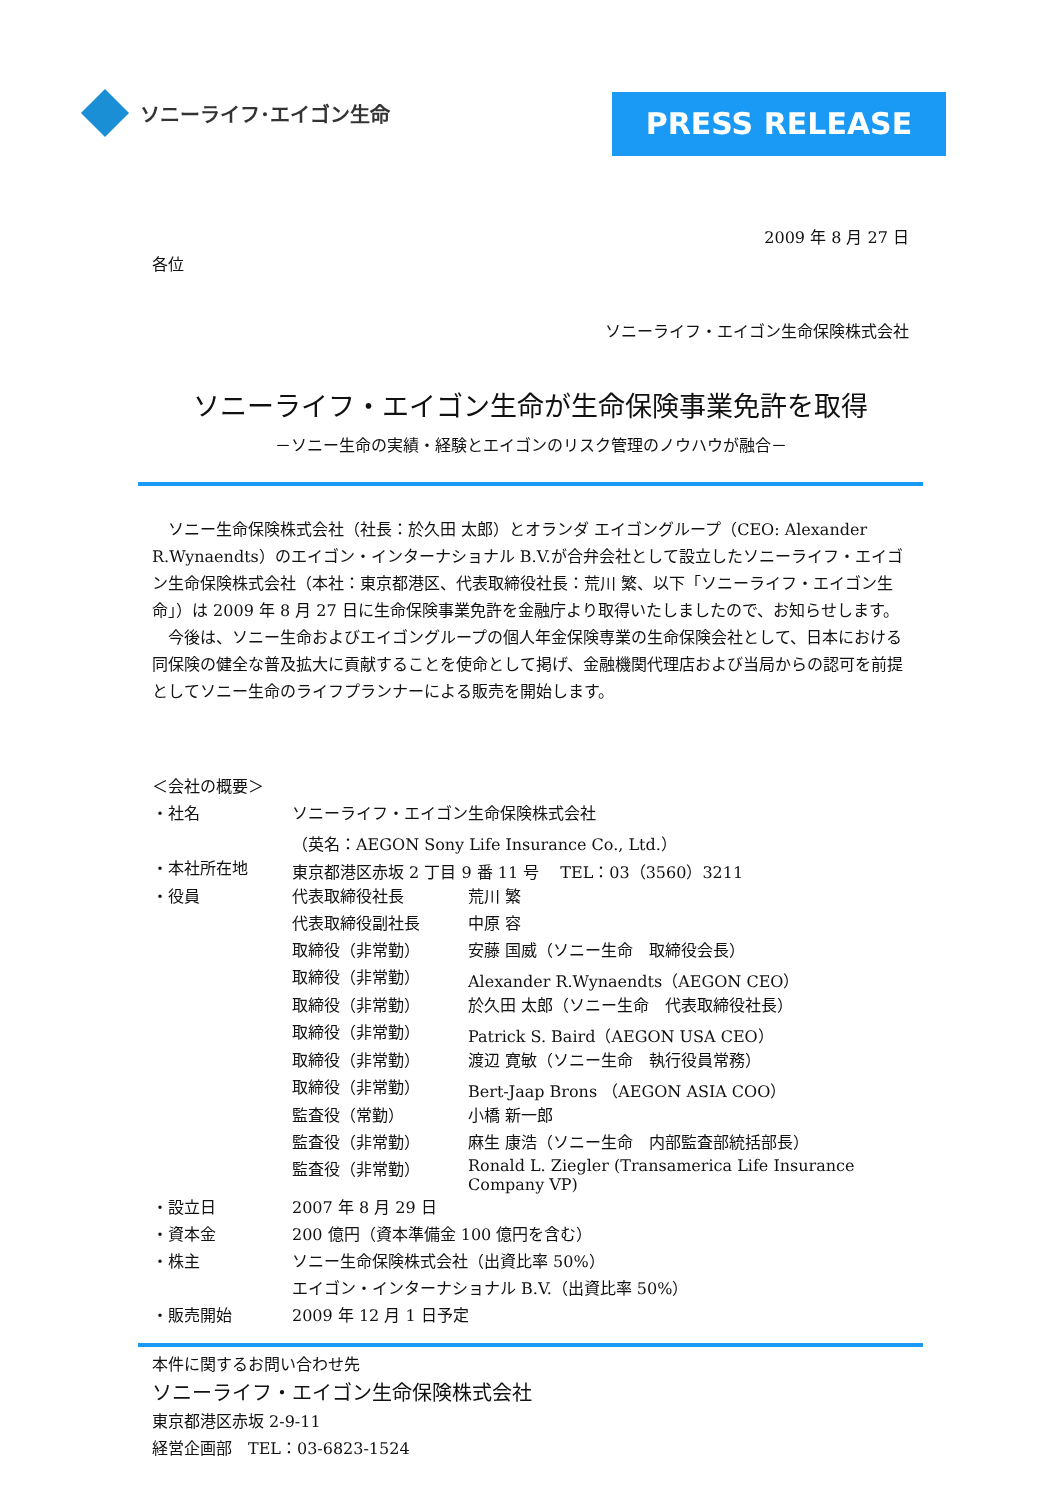ソニーライフ･エイゴン生命
PRESS RELEASE
2009 年 8 月 27 日
各位
ソニーライフ・エイゴン生命保険株式会社
ソニーライフ・エイゴン生命が生命保険事業免許を取得
－ソニー生命の実績・経験とエイゴンのリスク管理のノウハウが融合－
　ソニー生命保険株式会社（社長：於久田 太郎）とオランダ エイゴングループ（CEO: Alexander R.Wynaendts）のエイゴン・インターナショナル B.V.が合弁会社として設立したソニーライフ・エイゴン生命保険株式会社（本社：東京都港区、代表取締役社長：荒川 繁、以下「ソニーライフ・エイゴン生命」）は 2009 年 8 月 27 日に生命保険事業免許を金融庁より取得いたしましたので、お知らせします。
　今後は、ソニー生命およびエイゴングループの個人年金保険専業の生命保険会社として、日本における同保険の健全な普及拡大に貢献することを使命として掲げ、金融機関代理店および当局からの認可を前提としてソニー生命のライフプランナーによる販売を開始します。
＜会社の概要＞
| ・社名 | ソニーライフ・エイゴン生命保険株式会社 | |
| | （英名：AEGON Sony Life Insurance Co., Ltd.） | |
| ・本社所在地 | 東京都港区赤坂 2 丁目 9 番 11 号 TEL：03（3560）3211 | |
| ・役員 | 代表取締役社長 | 荒川 繁 |
| | 代表取締役副社長 | 中原 容 |
| | 取締役（非常勤） | 安藤 国威（ソニー生命 取締役会長） |
| | 取締役（非常勤） | Alexander R.Wynaendts（AEGON CEO） |
| | 取締役（非常勤） | 於久田 太郎（ソニー生命 代表取締役社長） |
| | 取締役（非常勤） | Patrick S. Baird（AEGON USA CEO） |
| | 取締役（非常勤） | 渡辺 寛敏（ソニー生命 執行役員常務） |
| | 取締役（非常勤） | Bert-Jaap Brons （AEGON ASIA COO） |
| | 監査役（常勤） | 小橋 新一郎 |
| | 監査役（非常勤） | 麻生 康浩（ソニー生命 内部監査部統括部長） |
| | 監査役（非常勤） | Ronald L. Ziegler (Transamerica Life Insurance Company VP) |
| ・設立日 | 2007 年 8 月 29 日 | |
| ・資本金 | 200 億円（資本準備金 100 億円を含む） | |
| ・株主 | ソニー生命保険株式会社（出資比率 50%） | |
| | エイゴン・インターナショナル B.V.（出資比率 50%） | |
| ・販売開始 | 2009 年 12 月 1 日予定 | |
本件に関するお問い合わせ先
ソニーライフ・エイゴン生命保険株式会社
東京都港区赤坂 2-9-11
経営企画部　TEL：03-6823-1524